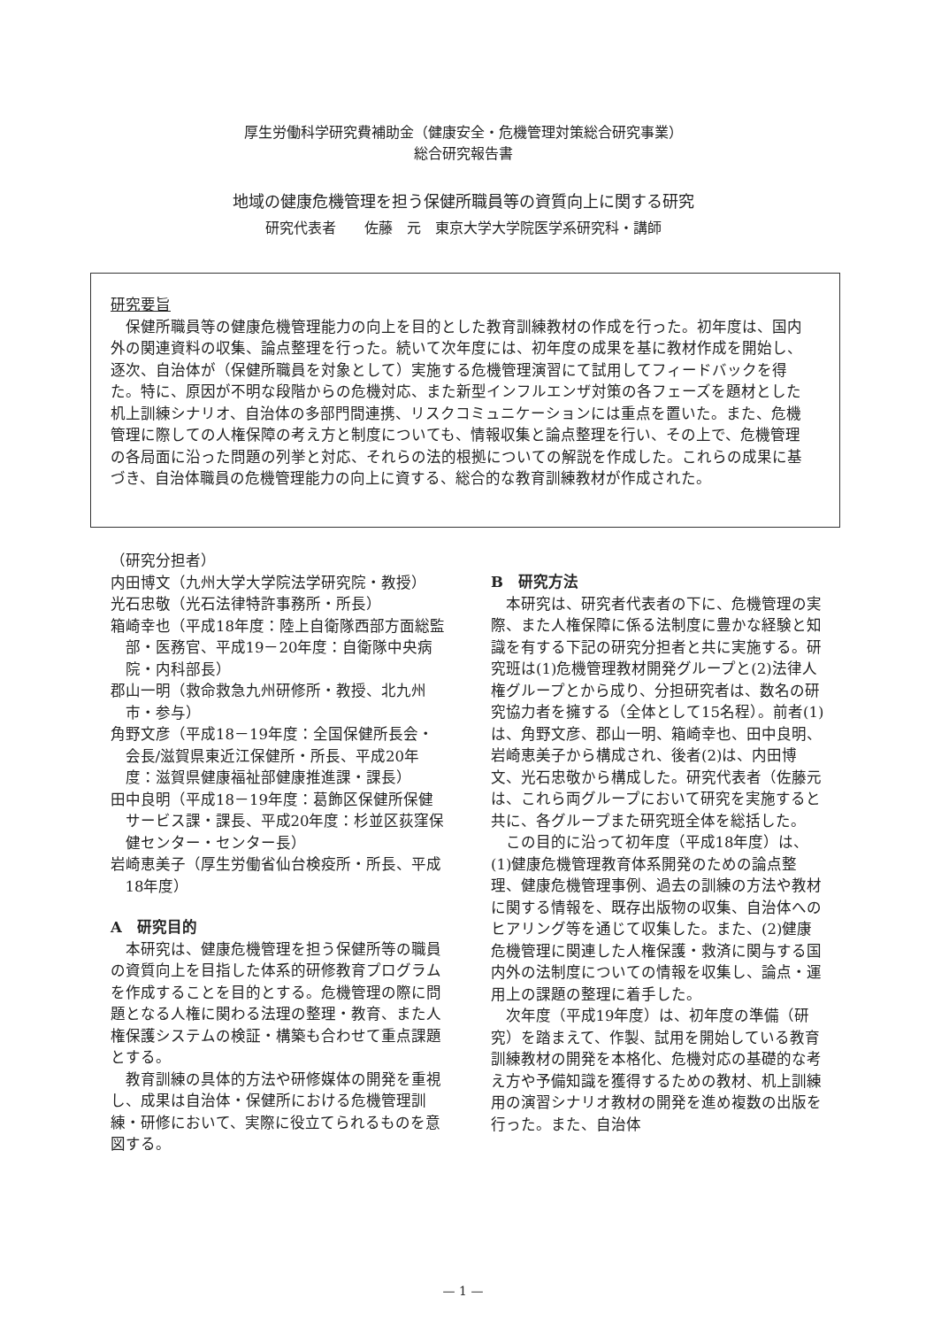厚生労働科学研究費補助金（健康安全・危機管理対策総合研究事業）
総合研究報告書
地域の健康危機管理を担う保健所職員等の資質向上に関する研究
研究代表者　　佐藤　元　東京大学大学院医学系研究科・講師
研究要旨
保健所職員等の健康危機管理能力の向上を目的とした教育訓練教材の作成を行った。初年度は、国内外の関連資料の収集、論点整理を行った。続いて次年度には、初年度の成果を基に教材作成を開始し、逐次、自治体が（保健所職員を対象として）実施する危機管理演習にて試用してフィードバックを得た。特に、原因が不明な段階からの危機対応、また新型インフルエンザ対策の各フェーズを題材とした机上訓練シナリオ、自治体の多部門間連携、リスクコミュニケーションには重点を置いた。また、危機管理に際しての人権保障の考え方と制度についても、情報収集と論点整理を行い、その上で、危機管理の各局面に沿った問題の列挙と対応、それらの法的根拠についての解説を作成した。これらの成果に基づき、自治体職員の危機管理能力の向上に資する、総合的な教育訓練教材が作成された。
（研究分担者）
内田博文（九州大学大学院法学研究院・教授）
光石忠敬（光石法律特許事務所・所長）
箱崎幸也（平成18年度：陸上自衛隊西部方面総監部・医務官、平成19－20年度：自衛隊中央病院・内科部長）
郡山一明（救命救急九州研修所・教授、北九州市・参与）
角野文彦（平成18－19年度：全国保健所長会・会長/滋賀県東近江保健所・所長、平成20年度：滋賀県健康福祉部健康推進課・課長）
田中良明（平成18－19年度：葛飾区保健所保健サービス課・課長、平成20年度：杉並区荻窪保健センター・センター長）
岩崎恵美子（厚生労働省仙台検疫所・所長、平成18年度）
A　研究目的
本研究は、健康危機管理を担う保健所等の職員の資質向上を目指した体系的研修教育プログラムを作成することを目的とする。危機管理の際に問題となる人権に関わる法理の整理・教育、また人権保護システムの検証・構築も合わせて重点課題とする。
教育訓練の具体的方法や研修媒体の開発を重視し、成果は自治体・保健所における危機管理訓練・研修において、実際に役立てられるものを意図する。
B　研究方法
本研究は、研究者代表者の下に、危機管理の実際、また人権保障に係る法制度に豊かな経験と知識を有する下記の研究分担者と共に実施する。研究班は(1)危機管理教材開発グループと(2)法律人権グループとから成り、分担研究者は、数名の研究協力者を擁する（全体として15名程）。前者(1)は、角野文彦、郡山一明、箱崎幸也、田中良明、岩崎恵美子から構成され、後者(2)は、内田博文、光石忠敬から構成した。研究代表者（佐藤元は、これら両グループにおいて研究を実施すると共に、各グループまた研究班全体を総括した。
この目的に沿って初年度（平成18年度）は、(1)健康危機管理教育体系開発のための論点整理、健康危機管理事例、過去の訓練の方法や教材に関する情報を、既存出版物の収集、自治体へのヒアリング等を通じて収集した。また、(2)健康危機管理に関連した人権保護・救済に関与する国内外の法制度についての情報を収集し、論点・運用上の課題の整理に着手した。
次年度（平成19年度）は、初年度の準備（研究）を踏まえて、作製、試用を開始している教育訓練教材の開発を本格化、危機対応の基礎的な考え方や予備知識を獲得するための教材、机上訓練用の演習シナリオ教材の開発を進め複数の出版を行った。また、自治体
— 1 —